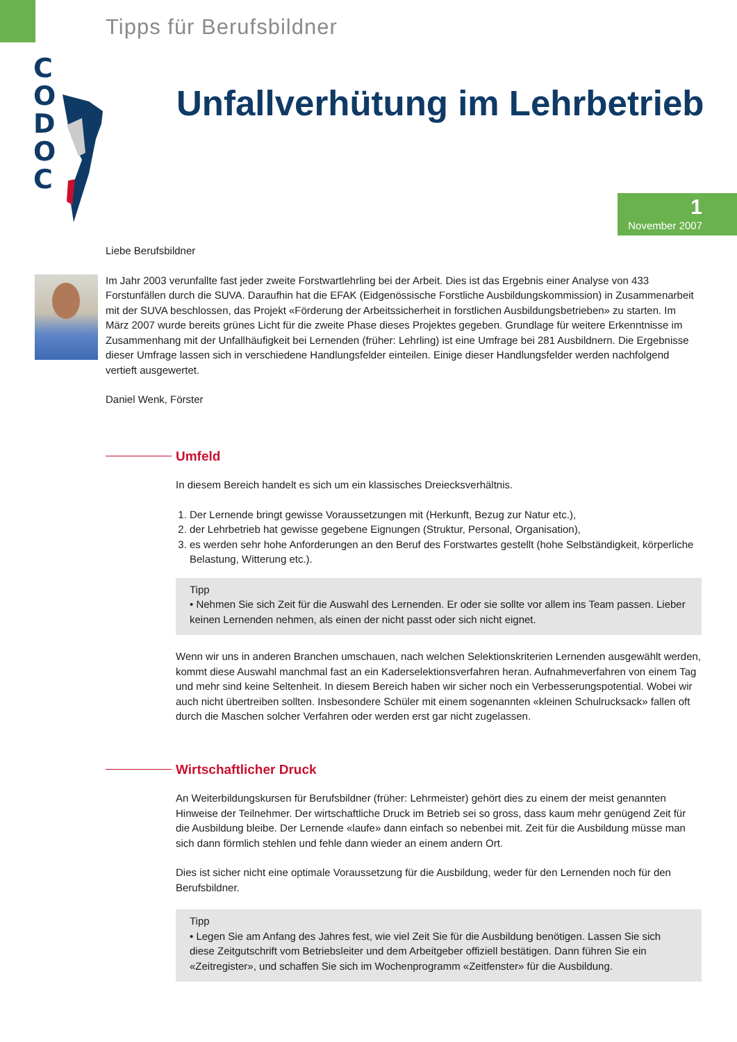Tipps für Berufsbildner
C O D O C
Unfallverhütung im Lehrbetrieb
1
November 2007
Liebe Berufsbildner
Im Jahr 2003 verunfallte fast jeder zweite Forstwartlehrling bei der Arbeit. Dies ist das Ergebnis einer Analyse von 433 Forstunfällen durch die SUVA. Daraufhin hat die EFAK (Eidgenössische Forstliche Ausbildungskommission) in Zusammenarbeit mit der SUVA beschlossen, das Projekt «Förderung der Arbeitssicherheit in forstlichen Ausbildungsbetrieben» zu starten. Im März 2007 wurde bereits grünes Licht für die zweite Phase dieses Projektes gegeben. Grundlage für weitere Erkenntnisse im Zusammenhang mit der Unfallhäufigkeit bei Lernenden (früher: Lehrling) ist eine Umfrage bei 281 Ausbildnern. Die Ergebnisse dieser Umfrage lassen sich in verschiedene Handlungsfelder einteilen. Einige dieser Handlungsfelder werden nachfolgend vertieft ausgewertet.
Daniel Wenk, Förster
Umfeld
In diesem Bereich handelt es sich um ein klassisches Dreiecksverhältnis.
1. Der Lernende bringt gewisse Voraussetzungen mit (Herkunft, Bezug zur Natur etc.),
2. der Lehrbetrieb hat gewisse gegebene Eignungen (Struktur, Personal, Organisation),
3. es werden sehr hohe Anforderungen an den Beruf des Forstwartes gestellt (hohe Selbständigkeit, körperliche Belastung, Witterung etc.).
Tipp
• Nehmen Sie sich Zeit für die Auswahl des Lernenden. Er oder sie sollte vor allem ins Team passen. Lieber keinen Lernenden nehmen, als einen der nicht passt oder sich nicht eignet.
Wenn wir uns in anderen Branchen umschauen, nach welchen Selektionskriterien Lernenden ausgewählt werden, kommt diese Auswahl manchmal fast an ein Kaderselektionsverfahren heran. Aufnahmeverfahren von einem Tag und mehr sind keine Seltenheit. In diesem Bereich haben wir sicher noch ein Verbesserungspotential. Wobei wir auch nicht übertreiben sollten. Insbesondere Schüler mit einem sogenannten «kleinen Schulrucksack» fallen oft durch die Maschen solcher Verfahren oder werden erst gar nicht zugelassen.
Wirtschaftlicher Druck
An Weiterbildungskursen für Berufsbildner (früher: Lehrmeister) gehört dies zu einem der meist genannten Hinweise der Teilnehmer. Der wirtschaftliche Druck im Betrieb sei so gross, dass kaum mehr genügend Zeit für die Ausbildung bleibe. Der Lernende «laufe» dann einfach so nebenbei mit. Zeit für die Ausbildung müsse man sich dann förmlich stehlen und fehle dann wieder an einem andern Ort.
Dies ist sicher nicht eine optimale Voraussetzung für die Ausbildung, weder für den Lernenden noch für den Berufsbildner.
Tipp
• Legen Sie am Anfang des Jahres fest, wie viel Zeit Sie für die Ausbildung benötigen. Lassen Sie sich diese Zeitgutschrift vom Betriebsleiter und dem Arbeitgeber offiziell bestätigen. Dann führen Sie ein «Zeitregister», und schaffen Sie sich im Wochenprogramm «Zeitfenster» für die Ausbildung.